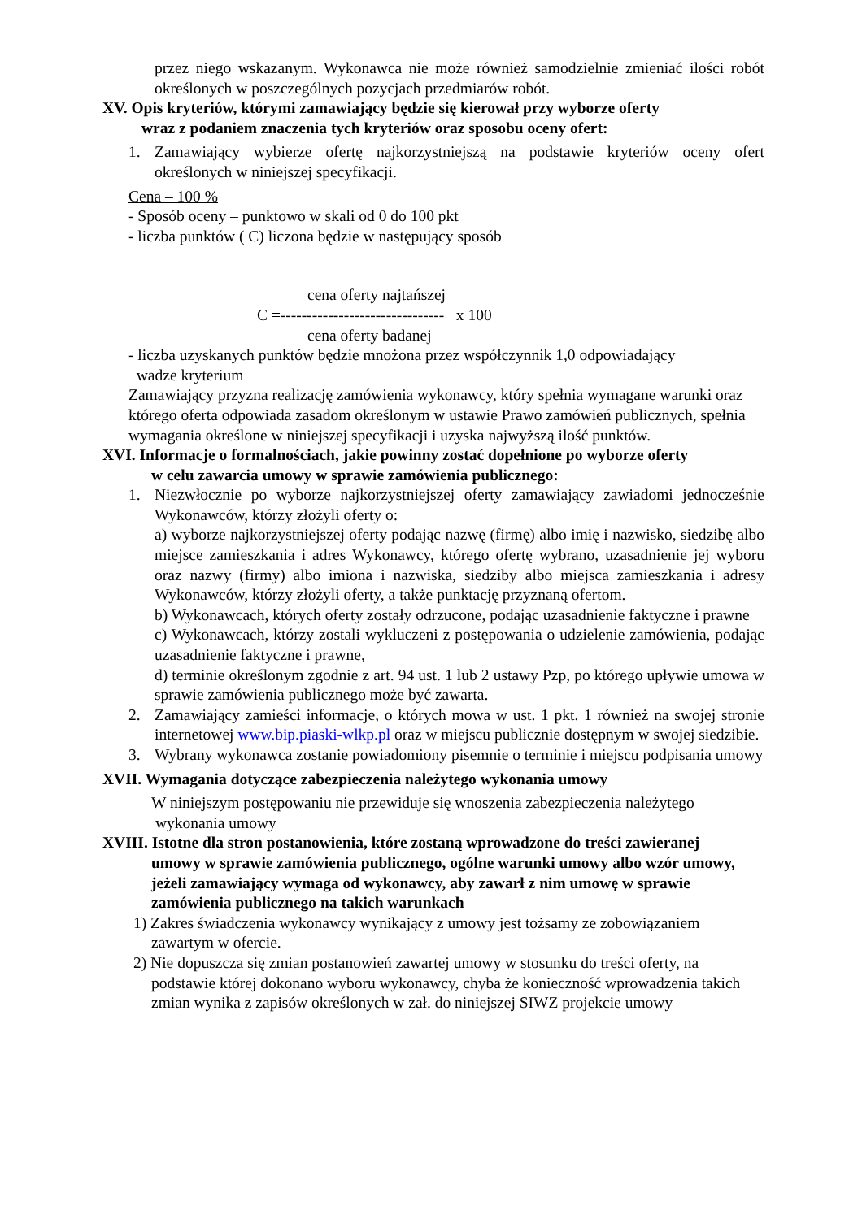przez niego wskazanym. Wykonawca nie może również samodzielnie zmieniać ilości robót określonych w poszczególnych pozycjach przedmiarów robót.
XV. Opis kryteriów, którymi zamawiający będzie się kierował przy wyborze oferty
wraz z podaniem znaczenia tych kryteriów oraz sposobu oceny ofert:
1. Zamawiający wybierze ofertę najkorzystniejszą na podstawie kryteriów oceny ofert określonych w niniejszej specyfikacji.
Cena – 100 %
- Sposób oceny – punktowo w skali od 0 do 100 pkt
- liczba punktów ( C) liczona będzie w następujący sposób
cena oferty najtańszej
C =------------------------------- x 100
cena oferty badanej
- liczba uzyskanych punktów będzie mnożona przez współczynnik 1,0 odpowiadający
wadze kryterium
Zamawiający przyzna realizację zamówienia wykonawcy, który spełnia wymagane warunki oraz którego oferta odpowiada zasadom określonym w ustawie Prawo zamówień publicznych, spełnia wymagania określone w niniejszej specyfikacji i uzyska najwyższą ilość punktów.
XVI. Informacje o formalnościach, jakie powinny zostać dopełnione po wyborze oferty
w celu zawarcia umowy w sprawie zamówienia publicznego:
1. Niezwłocznie po wyborze najkorzystniejszej oferty zamawiający zawiadomi jednocześnie Wykonawców, którzy złożyli oferty o:
a) wyborze najkorzystniejszej oferty podając nazwę (firmę) albo imię i nazwisko, siedzibę albo miejsce zamieszkania i adres Wykonawcy, którego ofertę wybrano, uzasadnienie jej wyboru oraz nazwy (firmy) albo imiona i nazwiska, siedziby albo miejsca zamieszkania i adresy Wykonawców, którzy złożyli oferty, a także punktację przyznaną ofertom.
b) Wykonawcach, których oferty zostały odrzucone, podając uzasadnienie faktyczne i prawne
c) Wykonawcach, którzy zostali wykluczeni z postępowania o udzielenie zamówienia, podając uzasadnienie faktyczne i prawne,
d) terminie określonym zgodnie z art. 94 ust. 1 lub 2 ustawy Pzp, po którego upływie umowa w sprawie zamówienia publicznego może być zawarta.
2. Zamawiający zamieści informacje, o których mowa w ust. 1 pkt. 1 również na swojej stronie internetowej www.bip.piaski-wlkp.pl oraz w miejscu publicznie dostępnym w swojej siedzibie.
3. Wybrany wykonawca zostanie powiadomiony pisemnie o terminie i miejscu podpisania umowy
XVII. Wymagania dotyczące zabezpieczenia należytego wykonania umowy
W niniejszym postępowaniu nie przewiduje się wnoszenia zabezpieczenia należytego
wykonania umowy
XVIII. Istotne dla stron postanowienia, które zostaną wprowadzone do treści zawieranej
umowy w sprawie zamówienia publicznego, ogólne warunki umowy albo wzór umowy, jeżeli zamawiający wymaga od wykonawcy, aby zawarł z nim umowę w sprawie zamówienia publicznego na takich warunkach
1) Zakres świadczenia wykonawcy wynikający z umowy jest tożsamy ze zobowiązaniem
zawartym w ofercie.
2) Nie dopuszcza się zmian postanowień zawartej umowy w stosunku do treści oferty, na
podstawie której dokonano wyboru wykonawcy, chyba że konieczność wprowadzenia takich zmian wynika z zapisów określonych w zał. do niniejszej SIWZ projekcie umowy